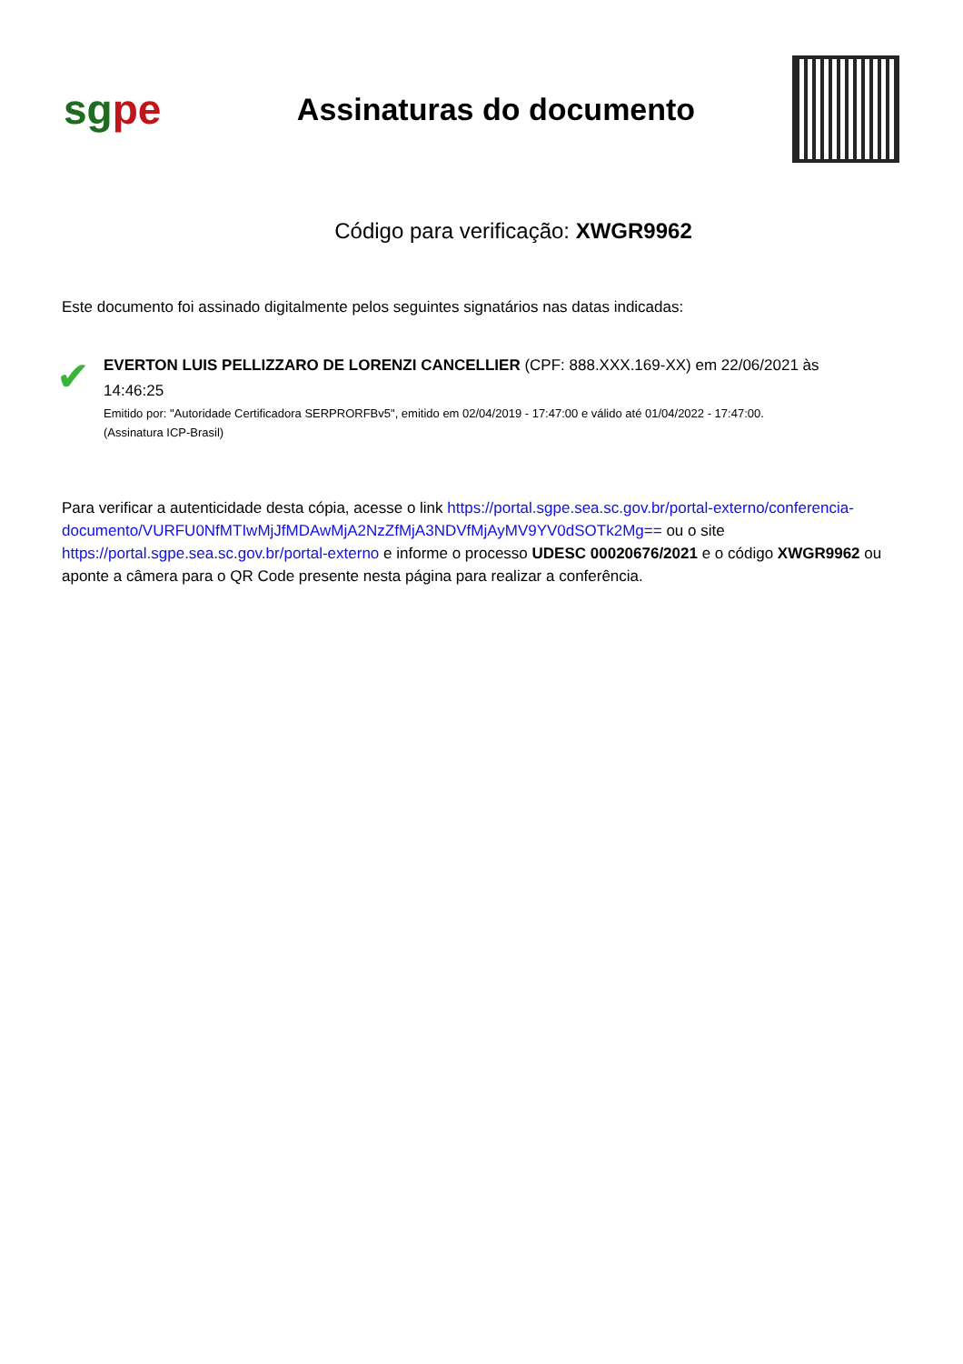sgpe
Assinaturas do documento
Código para verificação: XWGR9962
Este documento foi assinado digitalmente pelos seguintes signatários nas datas indicadas:
✔
EVERTON LUIS PELLIZZARO DE LORENZI CANCELLIER (CPF: 888.XXX.169-XX) em 22/06/2021 às 14:46:25
Emitido por: "Autoridade Certificadora SERPRORFBv5", emitido em 02/04/2019 - 17:47:00 e válido até 01/04/2022 - 17:47:00.
(Assinatura ICP-Brasil)
Para verificar a autenticidade desta cópia, acesse o link https://portal.sgpe.sea.sc.gov.br/portal-externo/conferencia-documento/VURFU0NfMTIwMjJfMDAwMjA2NzZfMjA3NDVfMjAyMV9YV0dSOTk2Mg== ou o site https://portal.sgpe.sea.sc.gov.br/portal-externo e informe o processo UDESC 00020676/2021 e o código XWGR9962 ou aponte a câmera para o QR Code presente nesta página para realizar a conferência.